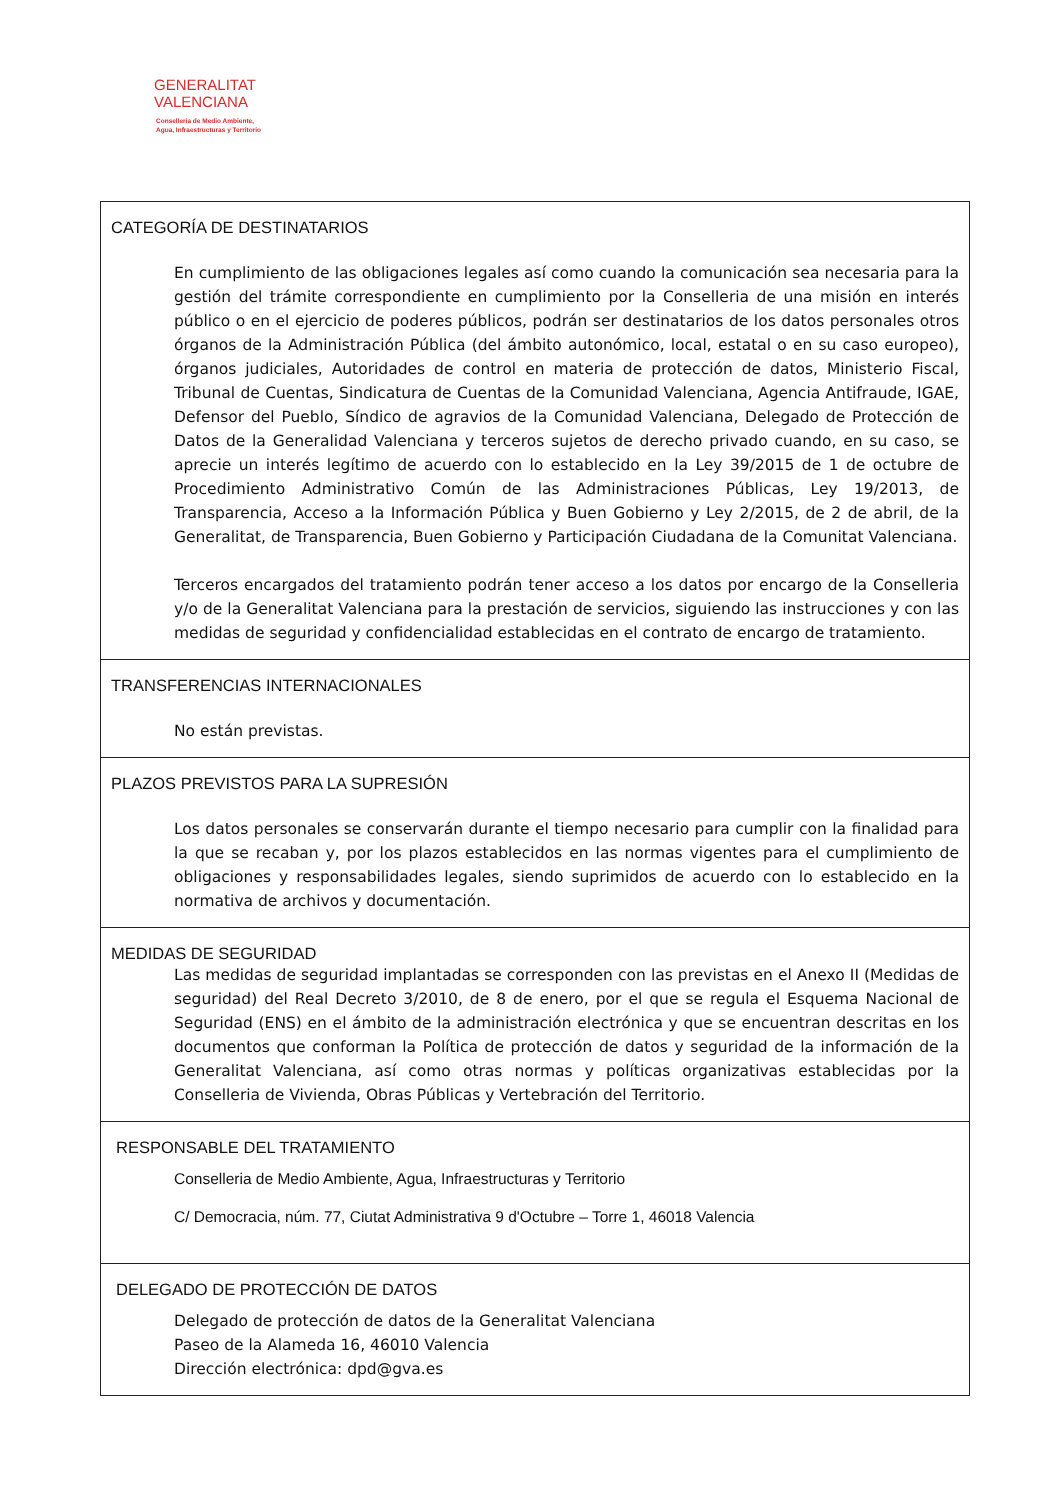GENERALITAT
VALENCIANA
Conselleria de Medio Ambiente,
Agua, Infraestructuras y Territorio
| CATEGORÍA DE DESTINATARIOS En cumplimiento de las obligaciones legales así como cuando la comunicación sea necesaria para la gestión del trámite correspondiente en cumplimiento por la Conselleria de una misión en interés público o en el ejercicio de poderes públicos, podrán ser destinatarios de los datos personales otros órganos de la Administración Pública (del ámbito autonómico, local, estatal o en su caso europeo), órganos judiciales, Autoridades de control en materia de protección de datos, Ministerio Fiscal, Tribunal de Cuentas, Sindicatura de Cuentas de la Comunidad Valenciana, Agencia Antifraude, IGAE, Defensor del Pueblo, Síndico de agravios de la Comunidad Valenciana, Delegado de Protección de Datos de la Generalidad Valenciana y terceros sujetos de derecho privado cuando, en su caso, se aprecie un interés legítimo de acuerdo con lo establecido en la Ley 39/2015 de 1 de octubre de Procedimiento Administrativo Común de las Administraciones Públicas, Ley 19/2013, de Transparencia, Acceso a la Información Pública y Buen Gobierno y Ley 2/2015, de 2 de abril, de la Generalitat, de Transparencia, Buen Gobierno y Participación Ciudadana de la Comunitat Valenciana. Terceros encargados del tratamiento podrán tener acceso a los datos por encargo de la Conselleria y/o de la Generalitat Valenciana para la prestación de servicios, siguiendo las instrucciones y con las medidas de seguridad y confidencialidad establecidas en el contrato de encargo de tratamiento. |
| TRANSFERENCIAS INTERNACIONALES No están previstas. |
| PLAZOS PREVISTOS PARA LA SUPRESIÓN Los datos personales se conservarán durante el tiempo necesario para cumplir con la finalidad para la que se recaban y, por los plazos establecidos en las normas vigentes para el cumplimiento de obligaciones y responsabilidades legales, siendo suprimidos de acuerdo con lo establecido en la normativa de archivos y documentación. |
| MEDIDAS DE SEGURIDAD Las medidas de seguridad implantadas se corresponden con las previstas en el Anexo II (Medidas de seguridad) del Real Decreto 3/2010, de 8 de enero, por el que se regula el Esquema Nacional de Seguridad (ENS) en el ámbito de la administración electrónica y que se encuentran descritas en los documentos que conforman la Política de protección de datos y seguridad de la información de la Generalitat Valenciana, así como otras normas y políticas organizativas establecidas por la Conselleria de Vivienda, Obras Públicas y Vertebración del Territorio. |
| RESPONSABLE DEL TRATAMIENTO Conselleria de Medio Ambiente, Agua, Infraestructuras y Territorio C/ Democracia, núm. 77, Ciutat Administrativa 9 d'Octubre – Torre 1, 46018 Valencia |
| DELEGADO DE PROTECCIÓN DE DATOS Delegado de protección de datos de la Generalitat Valenciana Paseo de la Alameda 16, 46010 Valencia Dirección electrónica: dpd@gva.es |